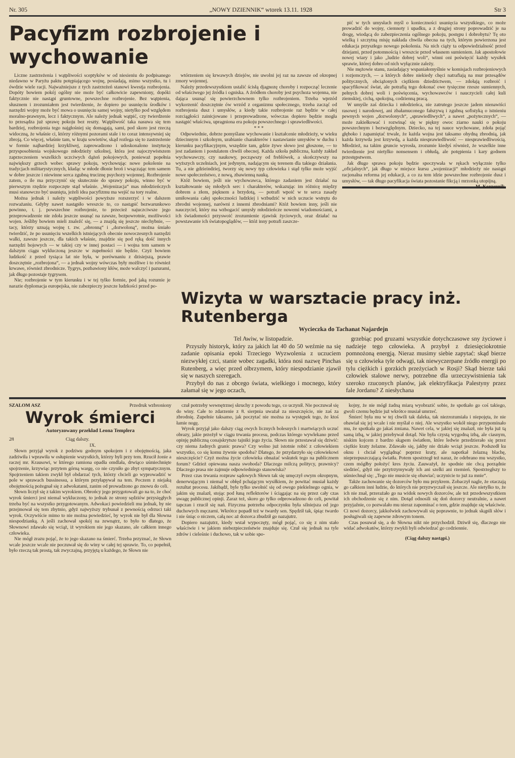Nr. 305 „NOWY DZIENNIK“ wtorek 13.11. 1928 Str 3
Pacyfizm rozbrojenie i wychowanie
Liczne zastrzeżenia i wątpliwości sceptyków w od niesieniu do podpisanego niedawno w Paryżu paktu potępiającego wojnę, posiadają, mimo wszystko, tu i ówdzie wiele racji. Najważniejsze z tych zastrzeżeń stanowi kwestja rozbrojenia. Dopóty bowiem pokój ogólny nie może być całkowicie zapewniony, dopóki faktycznie nie nastąpi gruntowne, powszechne rozbrojenie. Bez wątpienia, słusznem i zrozumiałem jest twierdzenie, że dopiero po usunięciu środków i narzędzi wojny może być mowa o usunięciu samej wojny, nietylko pod względem moralno-prawnym, lecz i faktycznym. Ale należy jednak wątpić, czy twierdzenie to przesądza już sprawę pokoju bez reszty. Wątpliwość taka nasuwa się tem bardziej, rozbrojenia tego najgłośniej się domagają, sami, pod skoro jest rzeczą widoczną, że właśnie ci, którzy różnymi pozorami stale i to coraz intensywniej się zbroją. Co więcej, właśnie tam, w kraju sowietów, skąd rozlega się to zastrzeżenie w formie najbardziej krzykliwej, zaprowadzono i udoskonalono instytucję przysposobienia wojskowego młodzieży szkolnej, która jest najoczywistszem zaprzeczeniem wszelkich uczciwych dążeń pokojowych, ponieważ popełnia największy grzech wobec sprawy pokoju, wychowując nowe pokolenie na tradycjach militarystycznych, kładąc w młode dłonie broń i wsączając tem samem w dobre jeszcze i niewinne serca zgubną truciznę psychozy wojennej. Rozbrojenie zatem, o ile ma przyczynić się skutecznie do sprawy pokoju, winno być w pierwszym rzędzie rozpoczęte stąd właśnie. „Wojenizacja“ mas młodzieńczych musi stanowczo być usunięta, jeżeli idea pacyfizmu ma wejść na tory realne.
Można jednak i należy wątpliwości powyższe rozszerzyć i w dalszem rozważaniu. Gdyby nawet nastąpiło wreszcie to, co nastąpić bezwarunkowo powinno, t. j. powszechne rozbrojenie, to przecież najuczciwsze jego przeprowadzenie nie zdoła jeszcze usunąć na zawsze, bezpowrotnie, możliwości wojen. Jeśliby bowiem mieli znaleźć się, — a znajdą się jeszcze niechybnie, — tacy, którzy uznają wojnę t. zw. „obronną“ i „dozwoloną“, można śmiało twierdzić, że po usunięciu wszelkich istniejących obecnie nowoczesnych narzędzi walki, zawsze jeszcze, dla takich właśnie, znajdzie się pod ręką dość innych narzędzi bojowych — w takiej czy w innej postaci — i wojna tem samem w dalszym ciągu wykluczoną jeszcze w zupełności nie będzie. Czyż bowiem ludzkość z przed tysiąca lat nie była, w porównaniu z dzisiejszą, prawie doszczętnie „rozbrojona“, — a jednak wojny wówczas były możliwe i to również krwawe, również zbrodnicze. Tygrys, pozbawiony kłów, może walczyć i pazurami, jak długo pozostaje tygrysem.
Nie; rozbrojenie w tym kierunku i w tej tylko formie, pod jaką rozumie je narazie dyplomacja europejska, nie zabezpieczy jeszcze ludzkości przed po-
wtórzeniem się krwawych dziejów, nie uwolni jej raz na zawsze od okropnej zmory wojennej.
Należy przedewszystkiem ustalić ścisłą djagnozę choroby i rozpocząć leczenie od właściwego jej źródła i ogniska. A źródłem choroby jest psychoza wojenna, nie dająca usunąć się powierzchownem tylko rozbrojeniem. Trzeba wprzód wykorzenić doszczętnie ów wrzód z organizmu społecznego, trzeba zacząć od rozbrojenia dusz i umysłów, a kiedy takie rozbrojenie raz będzie w całej rozciągłości zainicjowane i przeprowadzone, wówczas dopiero będzie mogła nastąpić właściwa, upragniona era pokoju powszechnego i sprawiedliwości.
* * *
Odpowiednie, dobrze pomyślane wychowanie i kształcenie młodzieży, w wieku dziecinnym i szkolnym, urabianie charakterów i nastawianie umysłów w duchu i kierunku pacyfikacyjnym, wszędzie tam, gdzie żywe słowo jest głoszone, — to jest zadaniem i postulatem chwili obecnej. Każda szkoła publiczna, każdy zakład wychowawczy, czy naukowy, począwszy od freblówek, a skończywszy na wyższych uczelniach, jest jedynym, nadającym się terenem dla takiego działania. Tu, a nie gdzieindziej, tworzy się nowy typ człowieka i stąd tylko może wyjść nowe społeczeństwo, z nową, zbawienną nauką.
Któż bowiem, jeśli nie wychowawca, którego zadaniem jest działać na kształtowanie się młodych serc i charakterów, wskazując im różnicę między dobrem a złem, pięknem a brzydotą, — potrafi wpoić w te serca zasady umiłowania całej społeczności ludzkiej i wzbudzić w nich uczucie wstrętu do zbrodni wojennej, narówni z innemi zbrodniami? Któż bowiem inny, jeśli nie nauczyciel, który ma wzbogacić umysły młodzieńcze nowemi wiadomościami, a ich świadomości przyswoić zrozumienie zjawisk życiowych, oraz działać na powstawanie ich światopoglądów, — któż inny potrafi zaszcze-
pić w tych umysłach myśl o konieczności usunięcia wszystkiego, co może prowadzić do wojny, ciemnoty i upadku, a z drugiej strony poprowadzić je na drogę, wiodącą do zabezpieczenia ogólnego pokoju, postępu i dobrobytu? Tę oto wielką i szczytną misję nakłada chwila obecna na tych, którym powierzona jest edukacja przyszłego nowego pokolenia. Na nich ciąży ta odpowiedzialność przed dziejami, przed potomnością i wreszcie przed własnem sumieniem. Jak apostołowie nowej wiary i jako „ludzie dobrej woli“, winni oni poświęcić każdy wysiłek sprawie, której dobro od nich wyłącznie zależy.
Nie mężowie stanu, zasiadający wspaniałomyślnie w komisjach rozbrojeniowych i rozjemczych, — a których dobre niekiedy chęci natrafiają na mur przesądów politycznych, obciążonych ciężkiem dziedzictwem, — zdołają rozbroić i spacyfikować świat, ale potrafią tego dokonać owe tysięczne rzesze sumiennych, pełnych dobrej woli i poświęcenia, wychowawców i nauczycieli całej kuli ziemskiej, cichą, spokojną, codzienną pracą.
W umyśle zaś dziecka i młodzieńca, nie zatrutego jeszcze jadem nienawiści rasowej i narodowej, ani zbałamuconego fałszywą i zgubną sofistyką o istnieniu pewnych wojen „dozwolonych“, „sprawiedliwych“, a nawet „pożytecznych“, — może zakiełkować i rozwinąć się w piękny owoc ziarno nauki o pokoju powszechnym i bezwzględnym. Dziecko, na tej nauce wychowane, zdoła pojąć głęboko i zapamiętać trwale, że każda wojna jest taksamo ohydną zbrodnią, jak każda krzywda jest krzywdą, a każda niesprawiedliwość — niesprawiedliwością. Młodzież, na takim gruncie wyrosła, zrozumie kiedyś również, że wszelkie inne twierdzenie jest nietylko nonsensem i obłudą, ale potępienia i kary godnem przestępstwem.
Jak długo sprawa pokoju będzie spoczywała w rękach wyłącznie tylko „oficjalnych“, jak długo w miejsce kursu „wojenizacji“ młodzieży nie nastąpi racjonalna reforma jej edukacji, a co za tem idzie powszechne rozbrojenie dusz i umysłów, — tak długo pacyfikacja świata pozostanie fikcją i mrzonką utopijną. M. Korzennik.
Wizyta w warsztacie pracy inż. Rutenberga
Wycieczka do Tachanat Najardejn
Tel Awiw, w listopadzie.
Przyszły historyk, który za jakich lat 40 do 50 weźmie na się zadanie opisania epoki Trzeciego Wyzwolenia z uczuciem niezwykłej czci, stanie wobec zagadki, która nosi nazwę Pinchas Rutenberg, a więc przed olbrzymem, który niespodzianie zjawił się w naszych szeregach.
Przybył do nas z obcego świata, wielkiego i mocnego, który załamał się w jego oczach,
grzebiąc pod gruzami wszystkie dotychczasowe sny życiowe i nadzieje tego człowieka. A przybył z dziesięciokrotnie pomnożoną energją. Nieraz musimy siebie zapytać: skąd bierze się u człowieka tyle odwagi, tak niewyczerpane źródło energji po tylu ciężkich i gorzkich przeżyciach w Rosji? Skąd bierze taki człowiek stalowe nerwy, potrzebne dla urzeczywistnienia tak szeroko rzuconych planów, jak elektryfikacja Palestyny przez fale Jordanu? Z niesłychana
SZALOM ASZ Przedruk wzbroniony
Wyrok śmierci
Autoryzowany przekład Leona Templera
28 Ciąg dalszy.
IX.
Słown przyjął wyrok z podziwu godnym spokojem i z obojętnością, jaka zadziwiła i wprawiła w osłupienie wszystkich, którzy byli przy tem. Rzucił żonie a raczej mr. Krausowi, w którego ramiona opadła omdlała, drwiąco uśmiechnięte spojrzenie, krzywiąc przytem górną wargę, co nie czyniło go zbyt sympatycznym. Spojrzeniem takiem zwykł był obdarzać tych, którzy chcieli go wyprowadzić w pole w sprawach bussinessu, a którym przyłapywał na tem. Poczem z niejaką obojętnością pożegnał się z adwokatami, zanim od prowadzono go znowu do celi.
Słown liczył się z takim wyrokiem. Obrońcy jego przygotowali go na to, że choć wyrok śmierci jest niemal wykluczony, to jednak ze strony sędziów przysięgłych trzeba być na wszystko przygotowanym. Adwokaci powiedzieli mu jednak, by nie przejmował się tem zbytnio, gdyż najwyższy trybunał z pewnością odrzuci taki wyrok. Oczywiście mimo to nie można powiedzieć, by wyrok nie był dla Słowna niespodzianką. A jeśli zachował spokój na zewnątrz, to było to dlatego, że Słownowi zdawało się wciąż, iż wyrokiem nie jego skazano, ale całkiem innego człowieka.
Nie mógł zrazu pojąć, że to jego skazano na śmierć. Trzeba przyznać, że Słown wcale jeszcze wcale nie poczuwał się do winy w całej tej sprawie. To, co popełnił, było rzeczą tak prostą, tak zwyczajną, przyjętą u każdego, że Słown nie
czuł potrzeby wewnętrznej skruchy z powodu tego, co uczynił. Nie poczuwał się do winy. Całe to zdarzenie z 8. sierpnia uważał za nieszczęście, nie zaś za zbrodnię. Zupełnie taksamo, jak poczytać nie można za występek tego, że ktoś łamie nogę.
Wyrok przyjął jako dalszy ciąg owych licznych bolesnych i martwiących uczuć obrazy, jakie przeżył w ciągu trwania procesu, podczas którego wywlekano przed opinję publiczną conajskrytsze tajniki jego życia. Słown nie przestawał się dziwić: czy niema żadnych granic prawa? Czy wolno już istotnie robić z człowiekiem wszystko, co się komu żywnie spodoba? Dlatego, że przydarzyło się człowiekowi nieszczęście? Czyż można życie człowieka obnażać wskutek tego na publicznem forum? Gdzież opiewana nasza swoboda? Dlaczego milczą politycy, prawnicy? Dlaczego prasa nie zajmuje odpowiedniego stanowiska?
Przez czas trwania rozpraw sądowych Słown tak się umęczył owym okropnym, denerwującym i niemal w obłęd pchającym wysiłkiem, że powitać musiał każdy rezultat procesu. Jakibądź, byle tylko uwolnić się od owego piekielnego ognia, w jakim się znalazł, stojąc pod łuną reflektorów i ściągając na się przez cały czas uwagę publicznej opinji. Zaraz też, skoro go tylko odprowadzono do celi, powitał tapczan i rzucił się nań. Fizyczna potrzeba odpoczynku była silniejsza od jego duchowych męczarni. Wkrótce popadł też w twardy sen. Spędził tak, śpiąc twardo i nie śniąc o niczem, całą noc aż dozorca zbudził go nazajutrz.
Dopiero nazajutrz, kiedy wstał wypoczęty, mógł pojąć, co się z nim stało właściwie i w jakiem niebezpieczeństwie znajduje się. Czuł się jednak na tyle zdrów i cieleśnie i duchowo, tak w sobie spo-
kojny, że nie mógł żadną miarą wyobrazić sobie, że spotkało go coś takiego, gwoli czemu będzie już wkrótce musiał umrzeć.
Śmierć była mu w tej chwili tak daleka, tak niezrozumiała i niepojęta, że nie obawiał się jej wcale i nie myślał o niej. Ale wszystko wokół niego przypominało mu, że spotkała go jakaś zmiana. Nawet cela, w jakiej się znalazł, nie była już tą samą izbą, w jakiej przebywał dotąd. Nie była czystą wygodną izbą, ale ciasnym, niskim kojcem z bardzo skąpem światłem, które ledwie przedzierało się przez ciężkie kraty żelazne. Zdawało się, jakby nie działo wciąż jeszcze. Podszedł ku oknu i chciał wyglądnąć poprzez kraty, ale napotkał żelazną blachę, nieprzepuszczającą światła. Potem spostrzegł też naraz, że odebrano mu wszystko, czem mógłby położyć kres życiu. Zauważył, że spodnie nie chcą porządnie siedzieć, gdyż nie przytrzymywały ich ani szelki ani rzemień. Spostrzegłszy to uśmiechnął się: „Tego nie musicie się obawiać; uczynicie to już za mnie“.
Także zachowanie się dozorców było mu przykrem. Zobaczył nagle, że otaczają go całkiem inni ludzie, do których nie przyzwyczaił się jeszcze. Ale nietylko to, że ich nie znał, przerażało go na widok nowych dozorców, ale też przedewszystkiem ich obchodzenie się z nim. Dotąd odnosili się doń dozorcy neutralnie, a nawet przyjaźnie, co pozwalało mu nieraz zapominać o tem, gdzie znajduje się właściwie. Ci nowi dozorcy, jakkolwiek zachowywali się poprawnie, to jednak skąpili słów i posługiwali się zapewne zdrowym tonem.
Czas posuwał się, a do Słowna nikt nie przychodził. Dziwił się, dlaczego nie widać adwokatów, którzy zwykli byli odwiedzać go codziennie.
(Ciąg dalszy nastąpi.)